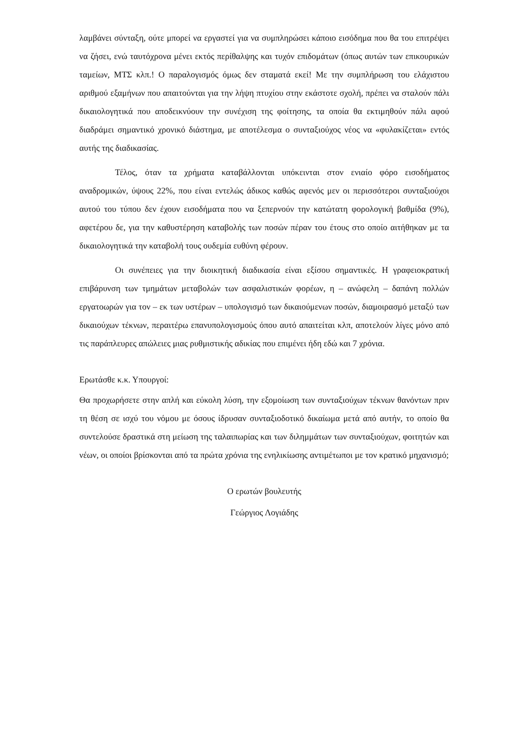λαμβάνει σύνταξη, ούτε μπορεί να εργαστεί για να συμπληρώσει κάποιο εισόδημα που θα του επιτρέψει να ζήσει, ενώ ταυτόχρονα μένει εκτός περίθαλψης και τυχόν επιδομάτων (όπως αυτών των επικουρικών ταμείων, ΜΤΣ κλπ.! Ο παραλογισμός όμως δεν σταματά εκεί! Με την συμπλήρωση του ελάχιστου αριθμού εξαμήνων που απαιτούνται για την λήψη πτυχίου στην εκάστοτε σχολή, πρέπει να σταλούν πάλι δικαιολογητικά που αποδεικνύουν την συνέχιση της φοίτησης, τα οποία θα εκτιμηθούν πάλι αφού διαδράμει σημαντικό χρονικό διάστημα, με αποτέλεσμα ο συνταξιούχος νέος να «φυλακίζεται» εντός αυτής της διαδικασίας.
Τέλος, όταν τα χρήματα καταβάλλονται υπόκεινται στον ενιαίο φόρο εισοδήματος αναδρομικών, ύψους 22%, που είναι εντελώς άδικος καθώς αφενός μεν οι περισσότεροι συνταξιούχοι αυτού του τύπου δεν έχουν εισοδήματα που να ξεπερνούν την κατώτατη φορολογική βαθμίδα (9%), αφετέρου δε, για την καθυστέρηση καταβολής των ποσών πέραν του έτους στο οποίο αιτήθηκαν με τα δικαιολογητικά την καταβολή τους ουδεμία ευθύνη φέρουν.
Οι συνέπειες για την διοικητική διαδικασία είναι εξίσου σημαντικές. Η γραφειοκρατική επιβάρυνση των τμημάτων μεταβολών των ασφαλιστικών φορέων, η – ανώφελη – δαπάνη πολλών εργατοωρών για τον – εκ των υστέρων – υπολογισμό των δικαιούμενων ποσών, διαμοιρασμό μεταξύ των δικαιούχων τέκνων, περαιτέρω επανυπολογισμούς όπου αυτό απαιτείται κλπ, αποτελούν λίγες μόνο από τις παράπλευρες απώλειες μιας ρυθμιστικής αδικίας που επιμένει ήδη εδώ και 7 χρόνια.
Ερωτάσθε κ.κ. Υπουργοί:
Θα προχωρήσετε στην απλή και εύκολη λύση, την εξομοίωση των συνταξιούχων τέκνων θανόντων πριν τη θέση σε ισχύ του νόμου με όσους ίδρυσαν συνταξιοδοτικό δικαίωμα μετά από αυτήν, το οποίο θα συντελούσε δραστικά στη μείωση της ταλαιπωρίας και των διλημμάτων των συνταξιούχων, φοιτητών και νέων, οι οποίοι βρίσκονται από τα πρώτα χρόνια της ενηλικίωσης αντιμέτωποι με τον κρατικό μηχανισμό;
Ο ερωτών βουλευτής
Γεώργιος Λογιάδης